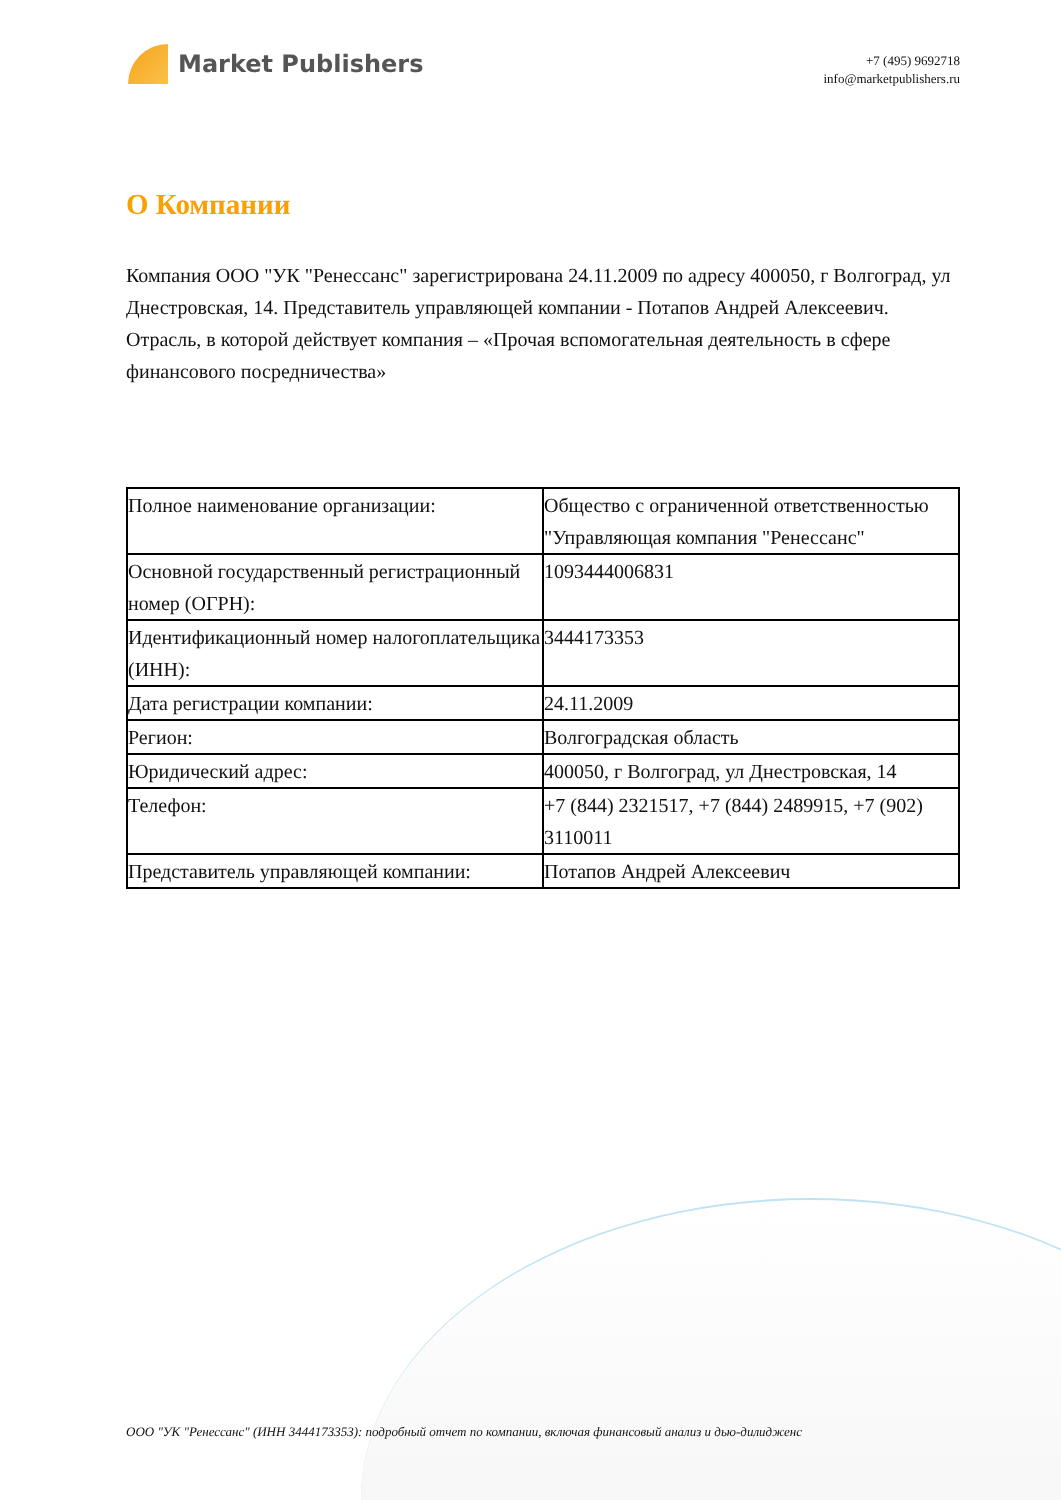Market Publishers
+7 (495) 9692718
info@marketpublishers.ru
О Компании
Компания ООО "УК "Ренессанс" зарегистрирована 24.11.2009 по адресу 400050, г Волгоград, ул Днестровская, 14. Представитель управляющей компании - Потапов Андрей Алексеевич. Отрасль, в которой действует компания – «Прочая вспомогательная деятельность в сфере финансового посредничества»
| Полное наименование организации: | Общество с ограниченной ответственностью "Управляющая компания "Ренессанс" |
| Основной государственный регистрационный номер (ОГРН): | 1093444006831 |
| Идентификационный номер налогоплательщика (ИНН): | 3444173353 |
| Дата регистрации компании: | 24.11.2009 |
| Регион: | Волгоградская область |
| Юридический адрес: | 400050, г Волгоград, ул Днестровская, 14 |
| Телефон: | +7 (844) 2321517, +7 (844) 2489915, +7 (902) 3110011 |
| Представитель управляющей компании: | Потапов Андрей Алексеевич |
ООО "УК "Ренессанс" (ИНН 3444173353): подробный отчет по компании, включая финансовый анализ и дью-дилидженс